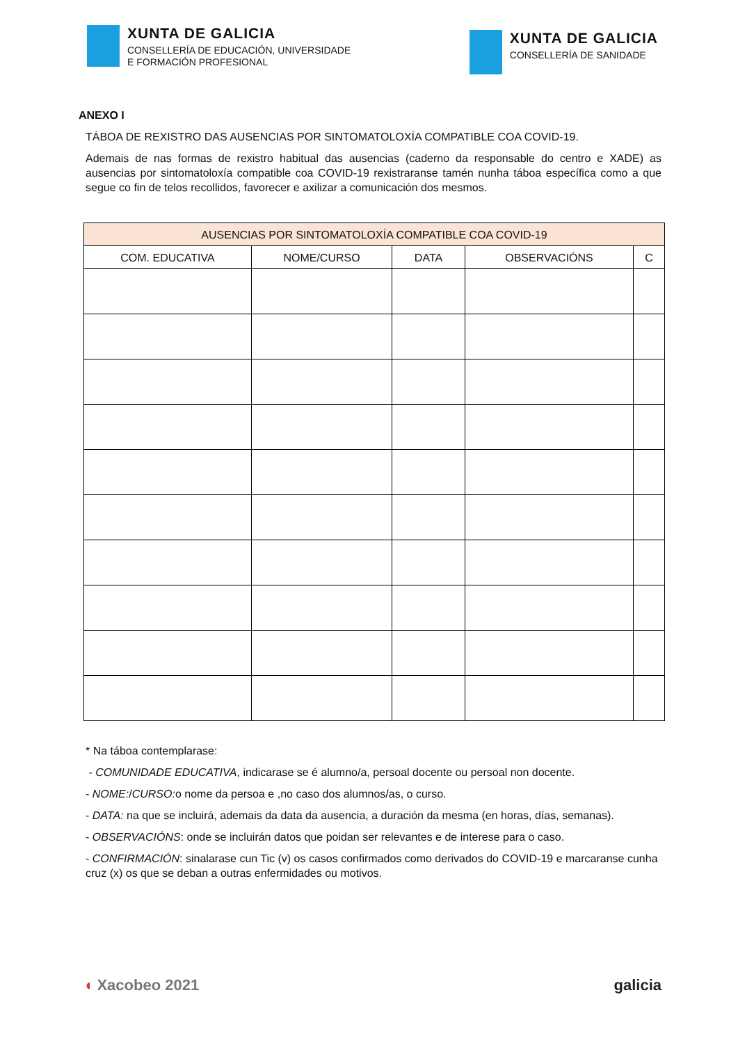XUNTA DE GALICIA
CONSELLERÍA DE EDUCACIÓN, UNIVERSIDADE
E FORMACIÓN PROFESIONAL
XUNTA DE GALICIA
CONSELLERÍA DE SANIDADE
ANEXO I
TÁBOA DE REXISTRO DAS AUSENCIAS POR SINTOMATOLOXÍA COMPATIBLE COA COVID-19.
Ademais de nas formas de rexistro habitual das ausencias (caderno da responsable do centro e XADE) as ausencias por sintomatoloxía compatible coa COVID-19 rexistraranse tamén nunha táboa específica como a que segue co fin de telos recollidos, favorecer e axilizar a comunicación dos mesmos.
| AUSENCIAS POR SINTOMATOLOXÍA COMPATIBLE COA COVID-19 | | | | |
| --- | --- | --- | --- | --- |
| COM. EDUCATIVA | NOME/CURSO | DATA | OBSERVACIÓNS | C |
* Na táboa contemplarase:
- COMUNIDADE EDUCATIVA, indicarase se é alumno/a, persoal docente ou persoal non docente.
- NOME:/CURSO: o nome da persoa e ,no caso dos alumnos/as, o curso.
- DATA: na que se incluirá, ademais da data da ausencia, a duración da mesma (en horas, días, semanas).
- OBSERVACIÓNS: onde se incluirán datos que poidan ser relevantes e de interese para o caso.
- CONFIRMACIÓN: sinalarase cun Tic (v) os casos confirmados como derivados do COVID-19 e marcaranse cunha cruz (x) os que se deban a outras enfermidades ou motivos.
◖ Xacobeo 2021 galicia